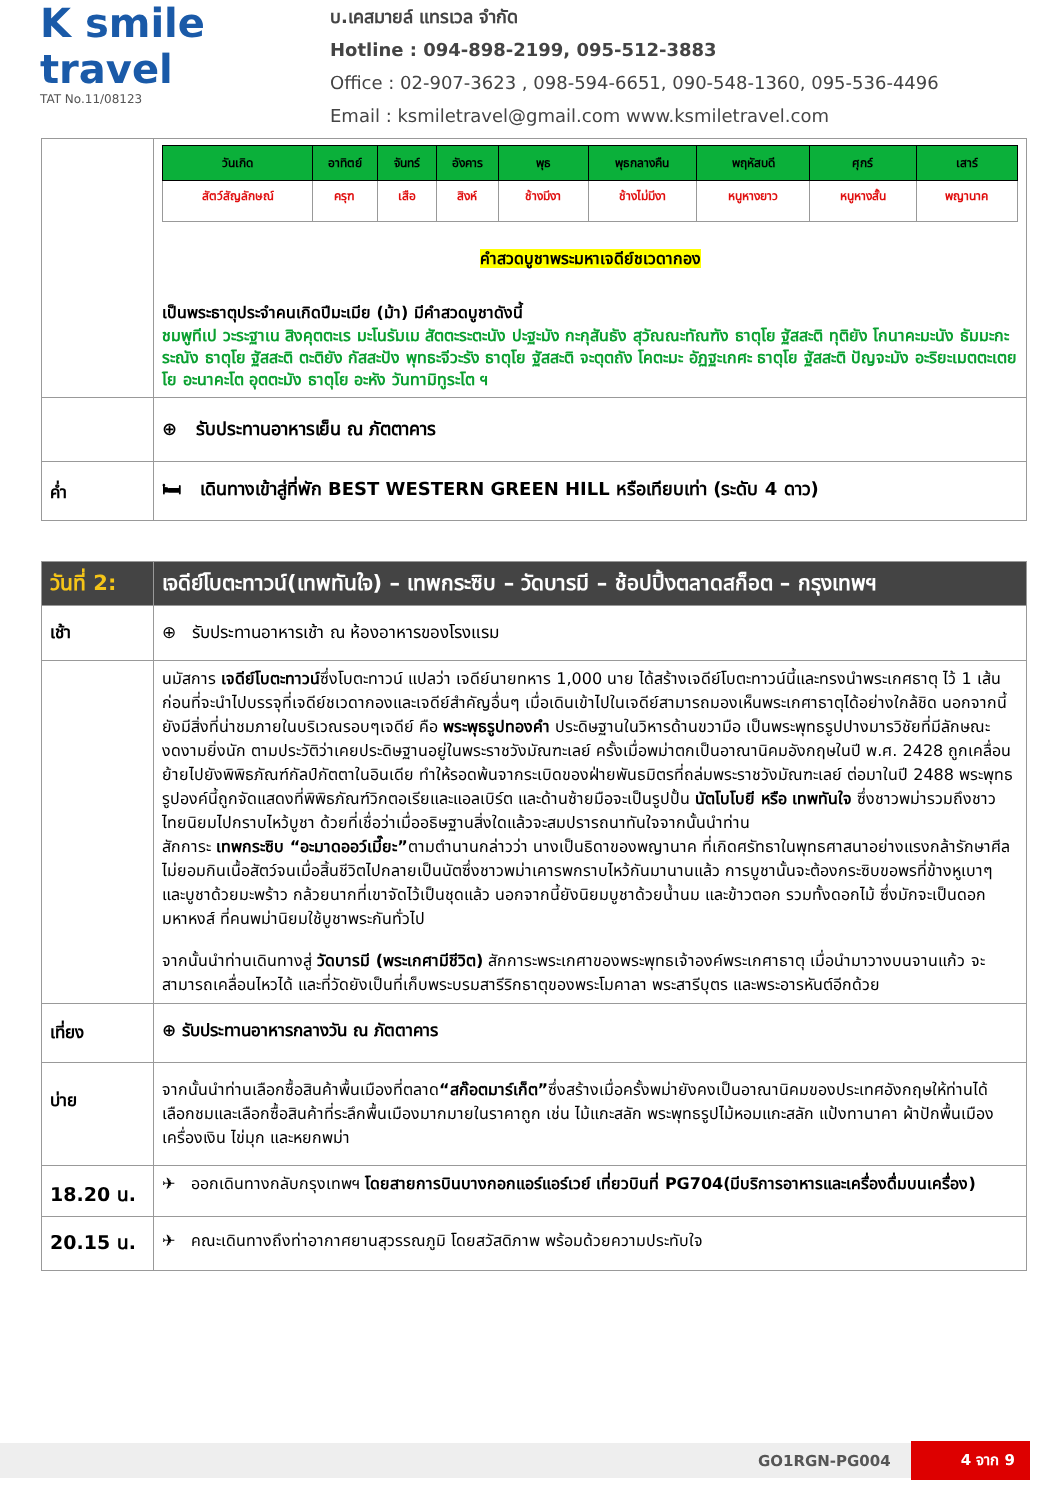K smile travel
TAT No.11/08123
บ.เคสมายล์ แทรเวล จำกัด
Hotline : 094-898-2199, 095-512-3883
Office : 02-907-3623 , 098-594-6651, 090-548-1360, 095-536-4496
Email : ksmiletravel@gmail.com www.ksmiletravel.com
| | / วันเกิด / อาทิตย์ / จันทร์ / อังคาร / พุธ / พุธกลางคืน / พฤหัสบดี / ศุกร์ / เสาร์ / / --- / --- / --- / --- / --- / --- / --- / --- / --- / / สัตว์สัญลักษณ์ / ครุฑ / เสือ / สิงห์ / ช้างมีงา / ช้างไม่มีงา / หนูหางยาว / หนูหางสั้น / พญานาค / คำสวดบูชาพระมหาเจดีย์ชเวดากอง เป็นพระธาตุประจำคนเกิดปีมะเมีย (ม้า) มีคำสวดบูชาดังนี้ ชมพูทีเป วะระฐาเน สิงคุตตะเร มะโนรัมเม สัตตะระตะนัง ปะฐะมัง กะกุสันธัง สุวัณณะทัณฑัง ธาตุโย ฐัสสะติ ทุติยัง โกนาคะมะนัง ธัมมะกะระณัง ธาตุโย ฐัสสะติ ตะติยัง กัสสะปัง พุทธะจีวะรัง ธาตุโย ฐัสสะติ จะตุตถัง โคตะมะ อัฏฐะเกศะ ธาตุโย ฐัสสะติ ปัญจะมัง อะริยะเมตตะเตยโย อะนาคะโต อุตตะมัง ธาตุโย อะหัง วันทามิทูระโต ฯ |
| | ⊕ รับประทานอาหารเย็น ณ ภัตตาคาร |
| ค่ำ | 🛏 เดินทางเข้าสู่ที่พัก BEST WESTERN GREEN HILL หรือเทียบเท่า (ระดับ 4 ดาว) |
| วันที่ 2: | เจดีย์โบตะทาวน์(เทพทันใจ) – เทพกระซิบ – วัดบารมี – ช้อปปิ้งตลาดสก็อต – กรุงเทพฯ |
| เช้า | ⊕ รับประทานอาหารเช้า ณ ห้องอาหารของโรงแรม |
| | นมัสการ เจดีย์โบตะทาวน์ ซึ่งโบตะทาวน์ แปลว่า เจดีย์นายทหาร 1,000 นาย ได้สร้างเจดีย์โบตะทาวน์นี้และทรงนำพระเกศธาตุ ไว้ 1 เส้น ก่อนที่จะนำไปบรรจุที่เจดีย์ชเวดากองและเจดีย์สำคัญอื่นๆ เมื่อเดินเข้าไปในเจดีย์สามารถมองเห็นพระเกศาธาตุได้อย่างใกล้ชิด นอกจากนี้ยังมีสิ่งที่น่าชมภายในบริเวณรอบๆเจดีย์ คือ พระพุธรูปทองคำ ประดิษฐานในวิหารด้านขวามือ เป็นพระพุทธรูปปางมารวิชัยที่มีลักษณะงดงามยิ่งนัก ตามประวัติว่าเคยประดิษฐานอยู่ในพระราชวังมัณฑะเลย์ ครั้งเมื่อพม่าตกเป็นอาณานิคมอังกฤษในปี พ.ศ. 2428 ถูกเคลื่อนย้ายไปยังพิพิธภัณฑ์กัลป์กัตตาในอินเดีย ทำให้รอดพ้นจากระเบิดของฝ่ายพันธมิตรที่ถล่มพระราชวังมัณฑะเลย์ ต่อมาในปี 2488 พระพุทธรูปองค์นี้ถูกจัดแสดงที่พิพิธภัณฑ์วิกตอเรียและแอลเบิร์ต และด้านซ้ายมือจะเป็นรูปปั้น นัตโบโบยี หรือ เทพทันใจ ซึ่งชาวพม่ารวมถึงชาวไทยนิยมไปกราบไหว้บูชา ด้วยที่เชื่อว่าเมื่ออธิษฐานสิ่งใดแล้วจะสมปรารถนาทันใจจากนั้นนำท่าน สักการะ เทพกระซิบ “อะมาดออว์เมี๊ยะ” ตามตำนานกล่าวว่า นางเป็นธิดาของพญานาค ที่เกิดศรัทธาในพุทธศาสนาอย่างแรงกล้ารักษาศีล ไม่ยอมกินเนื้อสัตว์จนเมื่อสิ้นชีวิตไปกลายเป็นนัตซึ่งชาวพม่าเคารพกราบไหว้กันมานานแล้ว การบูชานั้นจะต้องกระซิบขอพรที่ข้างหูเบาๆ และบูชาด้วยมะพร้าว กล้วยนากที่เขาจัดไว้เป็นชุดแล้ว นอกจากนี้ยังนิยมบูชาด้วยน้ำนม และข้าวตอก รวมทั้งดอกไม้ ซึ่งมักจะเป็นดอกมหาหงส์ ที่คนพม่านิยมใช้บูชาพระกันทั่วไป จากนั้นนำท่านเดินทางสู่ วัดบารมี (พระเกศามีชีวิต) สักการะพระเกศาของพระพุทธเจ้าองค์พระเกศาธาตุ เมื่อนำมาวางบนจานแก้ว จะสามารถเคลื่อนไหวได้ และที่วัดยังเป็นที่เก็บพระบรมสารีริกธาตุของพระโมคาลา พระสารีบุตร และพระอารหันต์อีกด้วย |
| เที่ยง | ⊕ รับประทานอาหารกลางวัน ณ ภัตตาคาร |
| บ่าย | จากนั้นนำท่านเลือกซื้อสินค้าพื้นเมืองที่ตลาด “สก๊อตมาร์เก็ต” ซึ่งสร้างเมื่อครั้งพม่ายังคงเป็นอาณานิคมของประเทศอังกฤษให้ท่านได้เลือกชมและเลือกซื้อสินค้าที่ระลึกพื้นเมืองมากมายในราคาถูก เช่น ไม้แกะสลัก พระพุทธรูปไม้หอมแกะสลัก แป้งทานาคา ผ้าปักพื้นเมือง เครื่องเงิน ไข่มุก และหยกพม่า |
| 18.20 น. | ✈ ออกเดินทางกลับกรุงเทพฯ โดยสายการบินบางกอกแอร์แอร์เวย์ เที่ยวบินที่ PG704(มีบริการอาหารและเครื่องดื่มบนเครื่อง) |
| 20.15 น. | ✈ คณะเดินทางถึงท่าอากาศยานสุวรรณภูมิ โดยสวัสดิภาพ พร้อมด้วยความประทับใจ |
GO1RGN-PG004 4 จาก 9